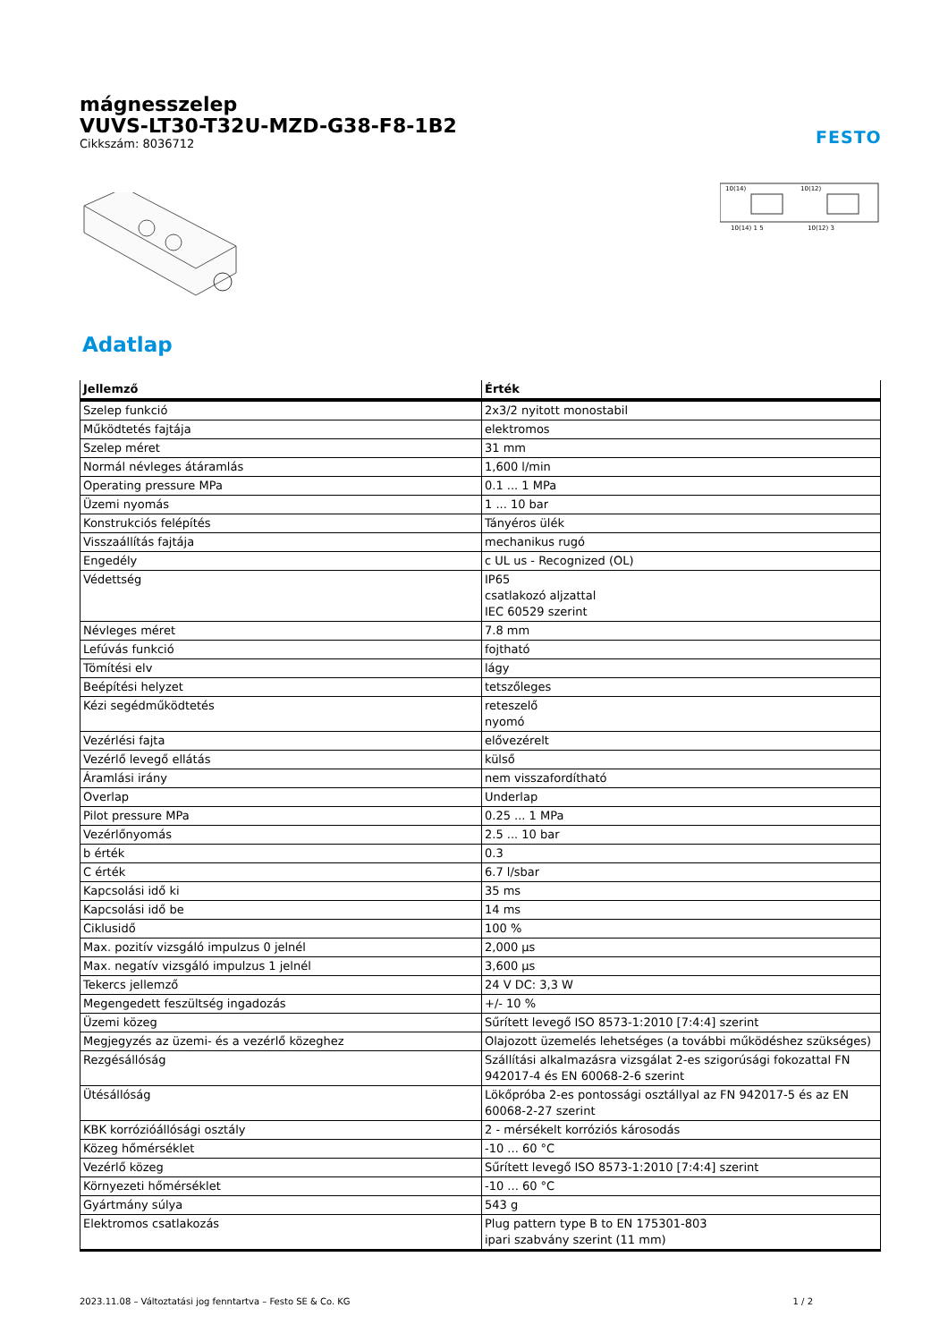mágnesszelep
VUVS-LT30-T32U-MZD-G38-F8-1B2
Cikkszám: 8036712
FESTO
10(14)
10(12)
10(14) 1 5
10(12) 3
Adatlap
| Jellemző | Érték |
| --- | --- |
| Szelep funkció | 2x3/2 nyitott monostabil |
| Működtetés fajtája | elektromos |
| Szelep méret | 31 mm |
| Normál névleges átáramlás | 1,600 l/min |
| Operating pressure MPa | 0.1 ... 1 MPa |
| Üzemi nyomás | 1 ... 10 bar |
| Konstrukciós felépítés | Tányéros ülék |
| Visszaállítás fajtája | mechanikus rugó |
| Engedély | c UL us - Recognized (OL) |
| Védettség | IP65 csatlakozó aljzattal IEC 60529 szerint |
| Névleges méret | 7.8 mm |
| Lefúvás funkció | fojtható |
| Tömítési elv | lágy |
| Beépítési helyzet | tetszőleges |
| Kézi segédműködtetés | reteszelő nyomó |
| Vezérlési fajta | elővezérelt |
| Vezérlő levegő ellátás | külső |
| Áramlási irány | nem visszafordítható |
| Overlap | Underlap |
| Pilot pressure MPa | 0.25 ... 1 MPa |
| Vezérlőnyomás | 2.5 ... 10 bar |
| b érték | 0.3 |
| C érték | 6.7 l/sbar |
| Kapcsolási idő ki | 35 ms |
| Kapcsolási idő be | 14 ms |
| Ciklusidő | 100 % |
| Max. pozitív vizsgáló impulzus 0 jelnél | 2,000 µs |
| Max. negatív vizsgáló impulzus 1 jelnél | 3,600 µs |
| Tekercs jellemző | 24 V DC: 3,3 W |
| Megengedett feszültség ingadozás | +/- 10 % |
| Üzemi közeg | Sűrített levegő ISO 8573-1:2010 [7:4:4] szerint |
| Megjegyzés az üzemi- és a vezérlő közeghez | Olajozott üzemelés lehetséges (a további működéshez szükséges) |
| Rezgésállóság | Szállítási alkalmazásra vizsgálat 2-es szigorúsági fokozattal FN 942017-4 és EN 60068-2-6 szerint |
| Ütésállóság | Lökőpróba 2-es pontossági osztállyal az FN 942017-5 és az EN 60068-2-27 szerint |
| KBK korrózióállósági osztály | 2 - mérsékelt korróziós károsodás |
| Közeg hőmérséklet | -10 ... 60 °C |
| Vezérlő közeg | Sűrített levegő ISO 8573-1:2010 [7:4:4] szerint |
| Környezeti hőmérséklet | -10 ... 60 °C |
| Gyártmány súlya | 543 g |
| Elektromos csatlakozás | Plug pattern type B to EN 175301-803 ipari szabvány szerint (11 mm) |
2023.11.08 – Változtatási jog fenntartva – Festo SE & Co. KG 1 / 2